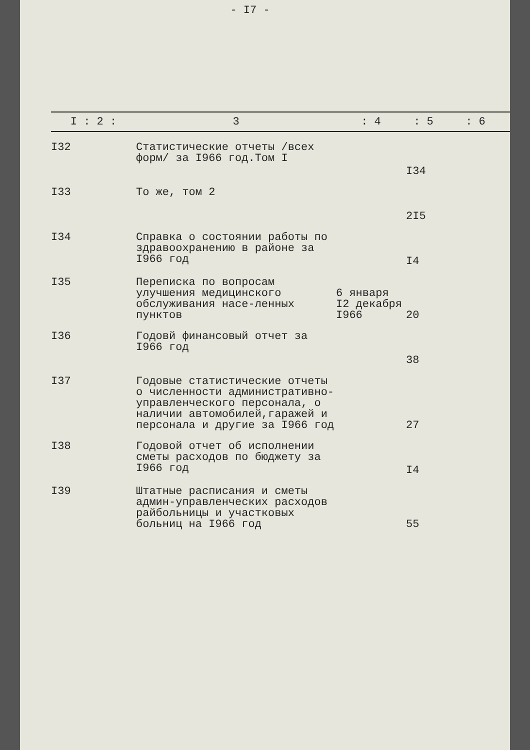- I7 -
| I : 2 : | 3 | : 4 | : 5 | : 6 |
| --- | --- | --- | --- | --- |
| I32 | Статистические отчеты /всех форм/ за I966 год.Том I | | I34 | |
| I33 | То же, том 2 | | 2I5 | |
| I34 | Справка о состоянии работы по здравоохранению в районе за I966 год | | I4 | |
| I35 | Переписка по вопросам улучшения медицинского обслуживания насе-ленных пунктов | 6 января I2 декабря I966 | 20 | |
| I36 | Годовй финансовый отчет за I966 год | | 38 | |
| I37 | Годовые статистические отчеты о численности административно-управленческого персонала, о наличии автомобилей,гаражей и персонала и другие за I966 год | | 27 | |
| I38 | Годовой отчет об исполнении сметы расходов по бюджету за I966 год | | I4 | |
| I39 | Штатные расписания и сметы админ-управленческих расходов райбольницы и участковых больниц на I966 год | | 55 | |